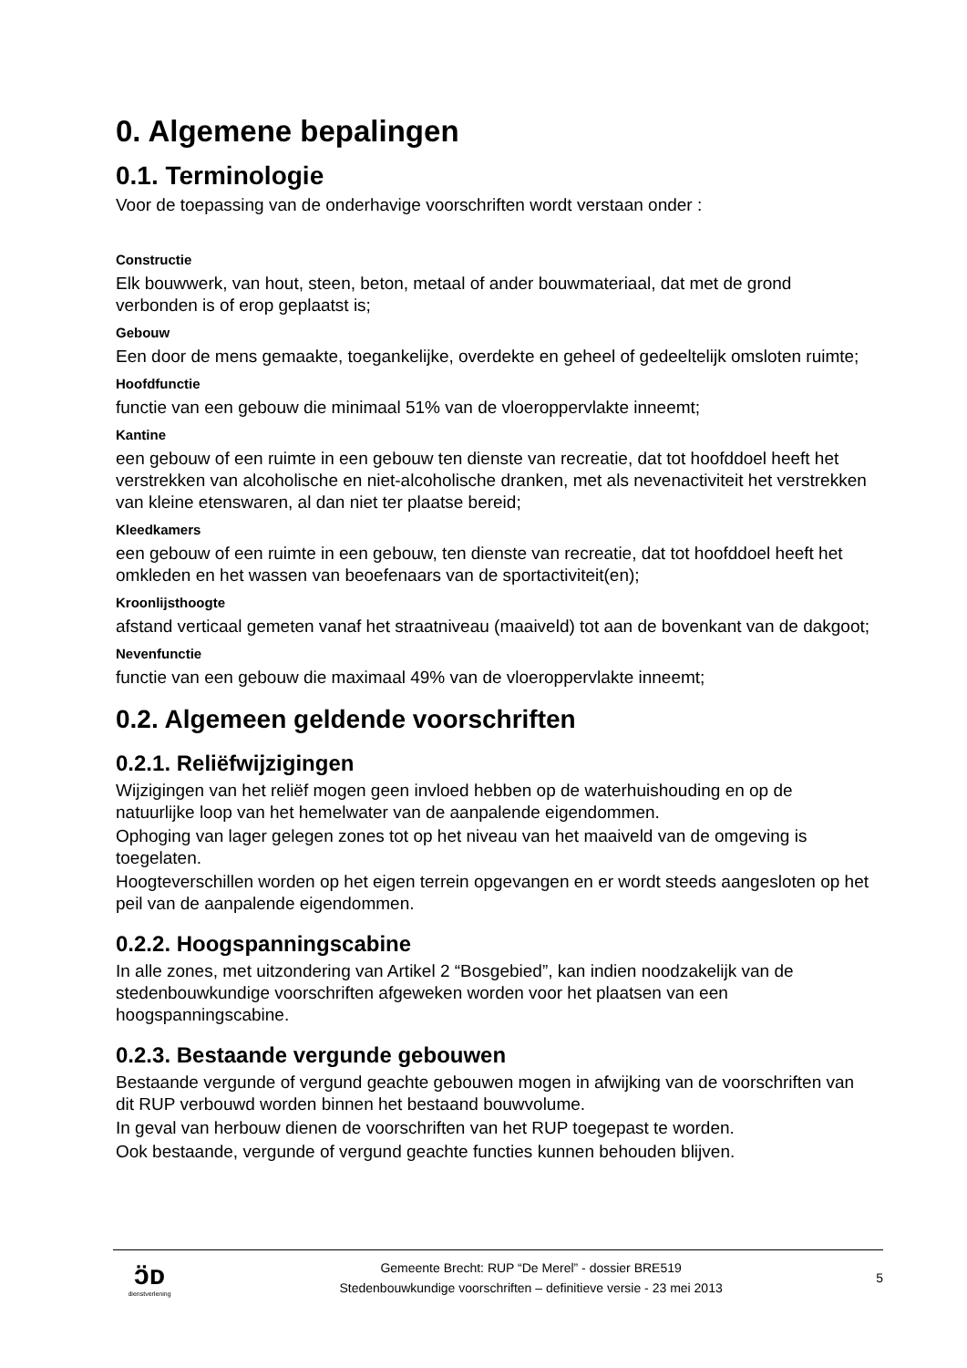0. Algemene bepalingen
0.1. Terminologie
Voor de toepassing van de onderhavige voorschriften wordt verstaan onder :
Constructie
Elk bouwwerk, van hout, steen, beton, metaal of ander bouwmateriaal, dat met de grond verbonden is of erop geplaatst is;
Gebouw
Een door de mens gemaakte, toegankelijke, overdekte en geheel of gedeeltelijk omsloten ruimte;
Hoofdfunctie
functie van een gebouw die minimaal 51% van de vloeroppervlakte inneemt;
Kantine
een gebouw of een ruimte in een gebouw ten dienste van recreatie, dat tot hoofddoel heeft het verstrekken van alcoholische en niet-alcoholische dranken, met als nevenactiviteit het verstrekken van kleine etenswaren, al dan niet ter plaatse bereid;
Kleedkamers
een gebouw of een ruimte in een gebouw, ten dienste van recreatie, dat tot hoofddoel heeft het omkleden en het wassen van beoefenaars van de sportactiviteit(en);
Kroonlijsthoogte
afstand verticaal gemeten vanaf het straatniveau (maaiveld) tot aan de bovenkant van de dakgoot;
Nevenfunctie
functie van een gebouw die maximaal 49% van de vloeroppervlakte inneemt;
0.2. Algemeen geldende voorschriften
0.2.1. Reliëfwijzigingen
Wijzigingen van het reliëf mogen geen invloed hebben op de waterhuishouding en op de natuurlijke loop van het hemelwater van de aanpalende eigendommen.
Ophoging van lager gelegen zones tot op het niveau van het maaiveld van de omgeving is toegelaten.
Hoogteverschillen worden op het eigen terrein opgevangen en er wordt steeds aangesloten op het peil van de aanpalende eigendommen.
0.2.2. Hoogspanningscabine
In alle zones, met uitzondering van Artikel 2 “Bosgebied”, kan indien noodzakelijk van de stedenbouwkundige voorschriften afgeweken worden voor het plaatsen van een hoogspanningscabine.
0.2.3. Bestaande vergunde gebouwen
Bestaande vergunde of vergund geachte gebouwen mogen in afwijking van de voorschriften van dit RUP verbouwd worden binnen het bestaand bouwvolume.
In geval van herbouw dienen de voorschriften van het RUP toegepast te worden.
Ook bestaande, vergunde of vergund geachte functies kunnen behouden blijven.
ɔ̈ᴅ
dienstverlening
Gemeente Brecht: RUP “De Merel” - dossier BRE519
Stedenbouwkundige voorschriften – definitieve versie - 23 mei 2013
5